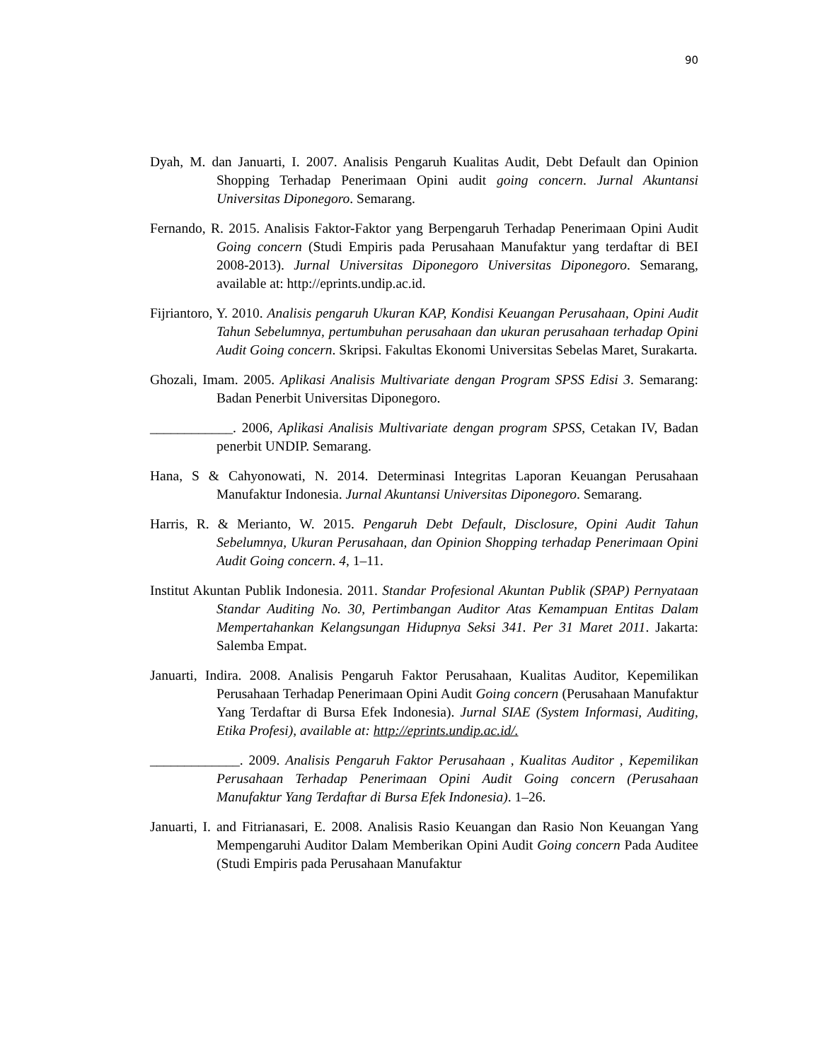90
Dyah, M. dan Januarti, I. 2007. Analisis Pengaruh Kualitas Audit, Debt Default dan Opinion Shopping Terhadap Penerimaan Opini audit going concern. Jurnal Akuntansi Universitas Diponegoro. Semarang.
Fernando, R. 2015. Analisis Faktor-Faktor yang Berpengaruh Terhadap Penerimaan Opini Audit Going concern (Studi Empiris pada Perusahaan Manufaktur yang terdaftar di BEI 2008-2013). Jurnal Universitas Diponegoro Universitas Diponegoro. Semarang, available at: http://eprints.undip.ac.id.
Fijriantoro, Y. 2010. Analisis pengaruh Ukuran KAP, Kondisi Keuangan Perusahaan, Opini Audit Tahun Sebelumnya, pertumbuhan perusahaan dan ukuran perusahaan terhadap Opini Audit Going concern. Skripsi. Fakultas Ekonomi Universitas Sebelas Maret, Surakarta.
Ghozali, Imam. 2005. Aplikasi Analisis Multivariate dengan Program SPSS Edisi 3. Semarang: Badan Penerbit Universitas Diponegoro.
____________. 2006, Aplikasi Analisis Multivariate dengan program SPSS, Cetakan IV, Badan penerbit UNDIP. Semarang.
Hana, S & Cahyonowati, N. 2014. Determinasi Integritas Laporan Keuangan Perusahaan Manufaktur Indonesia. Jurnal Akuntansi Universitas Diponegoro. Semarang.
Harris, R. & Merianto, W. 2015. Pengaruh Debt Default, Disclosure, Opini Audit Tahun Sebelumnya, Ukuran Perusahaan, dan Opinion Shopping terhadap Penerimaan Opini Audit Going concern. 4, 1–11.
Institut Akuntan Publik Indonesia. 2011. Standar Profesional Akuntan Publik (SPAP) Pernyataan Standar Auditing No. 30, Pertimbangan Auditor Atas Kemampuan Entitas Dalam Mempertahankan Kelangsungan Hidupnya Seksi 341. Per 31 Maret 2011. Jakarta: Salemba Empat.
Januarti, Indira. 2008. Analisis Pengaruh Faktor Perusahaan, Kualitas Auditor, Kepemilikan Perusahaan Terhadap Penerimaan Opini Audit Going concern (Perusahaan Manufaktur Yang Terdaftar di Bursa Efek Indonesia). Jurnal SIAE (System Informasi, Auditing, Etika Profesi), available at: http://eprints.undip.ac.id/.
_____________. 2009. Analisis Pengaruh Faktor Perusahaan , Kualitas Auditor , Kepemilikan Perusahaan Terhadap Penerimaan Opini Audit Going concern (Perusahaan Manufaktur Yang Terdaftar di Bursa Efek Indonesia). 1–26.
Januarti, I. and Fitrianasari, E. 2008. Analisis Rasio Keuangan dan Rasio Non Keuangan Yang Mempengaruhi Auditor Dalam Memberikan Opini Audit Going concern Pada Auditee (Studi Empiris pada Perusahaan Manufaktur